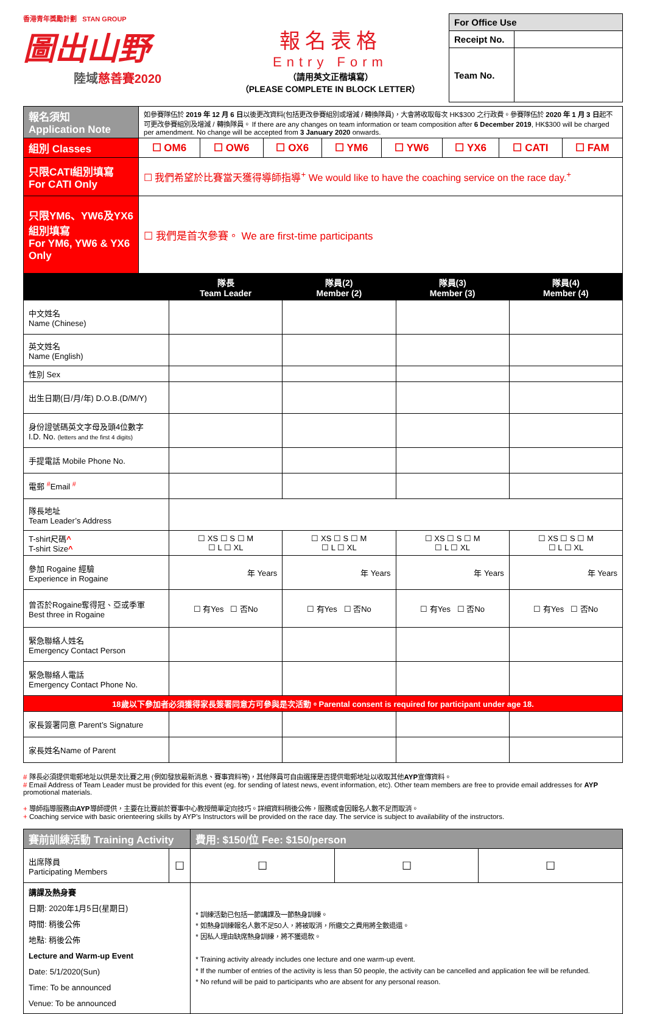香港青年獎勵計劃 STAN GROUP
圖出山野
陸域慈善賽2020
報名表格
Entry Form
（請用英文正楷填寫）
（PLEASE COMPLETE IN BLOCK LETTER）
| For Office Use | |
| Receipt No. | |
| Team No. | |
| 報名須知 Application Note | 如參賽隊伍於 2019 年 12 月 6 日 以後更改資料(包括更改參賽組別或增減 / 轉換隊員)，大會將收取每次 HK$300 之行政費。參賽隊伍於 2020 年 1 月 3 日 起不可更改參賽組別及增減 / 轉換隊員。 If there are any changes on team information or team composition after 6 December 2019 , HK$300 will be charged per amendment. No change will be accepted from 3 January 2020 onwards. | | | | | | | |
| 組別 Classes | ☐ OM6 | ☐ OW6 | ☐ OX6 | ☐ YM6 | ☐ YW6 | ☐ YX6 | ☐ CATI | ☐ FAM |
| 只限CATI組別填寫 For CATI Only | ☐ 我們希望於比賽當天獲得導師指導<sup>+</sup> We would like to have the coaching service on the race day.<sup>+</sup> | | | | | | | |
| 只限YM6、YW6及YX6組別填寫 For YM6, YW6 & YX6 Only | ☐ 我們是首次參賽。 We are first-time participants | | | | | | | |
| | 隊長 Team Leader | 隊員(2) Member (2) | 隊員(3) Member (3) | 隊員(4) Member (4) |
| --- | --- | --- | --- | --- |
| 中文姓名 Name (Chinese) | | | | |
| 英文姓名 Name (English) | | | | |
| 性別 Sex | | | | |
| 出生日期(日/月/年) D.O.B.(D/M/Y) | | | | |
| 身份證號碼英文字母及頭4位數字 I.D. No. (letters and the first 4 digits) | | | | |
| 手提電話 Mobile Phone No. | | | | |
| 電郵 <sup>#</sup>Email <sup>#</sup> | | | | |
| 隊長地址 Team Leader’s Address | | | | |
| T-shirt尺碼 ^ T-shirt Size ^ | ☐ XS ☐ S ☐ M ☐ L ☐ XL | ☐ XS ☐ S ☐ M ☐ L ☐ XL | ☐ XS ☐ S ☐ M ☐ L ☐ XL | ☐ XS ☐ S ☐ M ☐ L ☐ XL |
| 參加 Rogaine 經驗 Experience in Rogaine | 年 Years | 年 Years | 年 Years | 年 Years |
| 曾否於Rogaine奪得冠、亞或季軍 Best three in Rogaine | ☐ 有Yes ☐ 否No | ☐ 有Yes ☐ 否No | ☐ 有Yes ☐ 否No | ☐ 有Yes ☐ 否No |
| 緊急聯絡人姓名 Emergency Contact Person | | | | |
| 緊急聯絡人電話 Emergency Contact Phone No. | | | | |
| 18歲以下參加者必須獲得家長簽署同意方可參與是次活動。Parental consent is required for participant under age 18. | | | | |
| 家長簽署同意 Parent’s Signature | | | | |
| 家長姓名Name of Parent | | | | |
# 隊長必須提供電郵地址以供是次比賽之用 (例如發放最新消息、賽事資料等)，其他隊員可自由選擇是否提供電郵地址以收取其他AYP宣傳資料。
# Email Address of Team Leader must be provided for this event (eg. for sending of latest news, event information, etc). Other team members are free to provide email addresses for AYP promotional materials.
+ 導師指導服務由AYP導師提供，主要在比賽前於賽事中心教授簡單定向技巧。詳細資料稍後公佈，服務或會因報名人數不足而取消。
+ Coaching service with basic orienteering skills by AYP’s Instructors will be provided on the race day. The service is subject to availability of the instructors.
| 賽前訓練活動 Training Activity | | 費用: $150/位 Fee: $150/person | | |
| 出席隊員 Participating Members | ☐ | ☐ | ☐ | ☐ |
| 講課及熱身賽 日期: 2020年1月5日(星期日) 時間: 稍後公佈 地點: 稍後公佈 Lecture and Warm-up Event Date: 5/1/2020(Sun) Time: To be announced Venue: To be announced | | * 訓練活動已包括一節講課及一節熱身訓練。 * 如熱身訓練報名人數不足50人，將被取消，所繳交之費用將全數退還。 * 因私人理由缺席熱身訓練，將不獲退款。 * Training activity already includes one lecture and one warm-up event. * If the number of entries of the activity is less than 50 people, the activity can be cancelled and application fee will be refunded. * No refund will be paid to participants who are absent for any personal reason. | | |